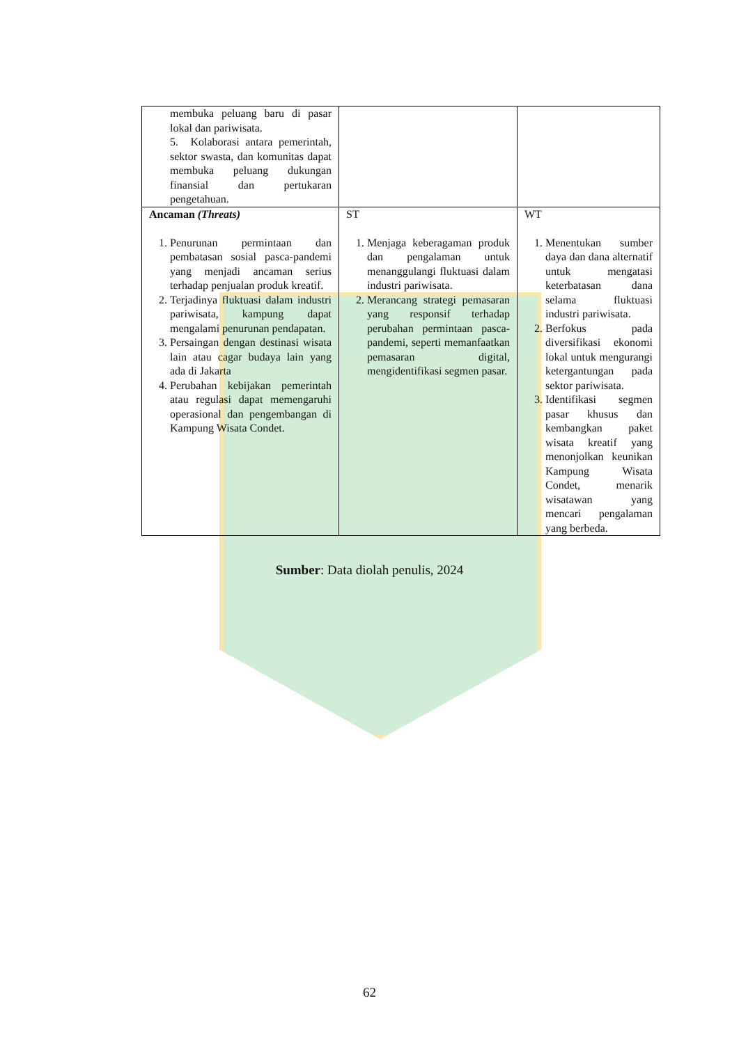| membuka peluang baru di pasar lokal dan pariwisata. 5. Kolaborasi antara pemerintah, sektor swasta, dan komunitas dapat membuka peluang dukungan finansial dan pertukaran pengetahuan. | | |
| Ancaman (Threats) 1. Penurunan permintaan dan pembatasan sosial pasca-pandemi yang menjadi ancaman serius terhadap penjualan produk kreatif. 2. Terjadinya fluktuasi dalam industri pariwisata, kampung dapat mengalami penurunan pendapatan. 3. Persaingan dengan destinasi wisata lain atau cagar budaya lain yang ada di Jakarta 4. Perubahan kebijakan pemerintah atau regulasi dapat memengaruhi operasional dan pengembangan di Kampung Wisata Condet. | ST 1. Menjaga keberagaman produk dan pengalaman untuk menanggulangi fluktuasi dalam industri pariwisata. 2. Merancang strategi pemasaran yang responsif terhadap perubahan permintaan pasca-pandemi, seperti memanfaatkan pemasaran digital, mengidentifikasi segmen pasar. | WT 1. Menentukan sumber daya dan dana alternatif untuk mengatasi keterbatasan dana selama fluktuasi industri pariwisata. 2. Berfokus pada diversifikasi ekonomi lokal untuk mengurangi ketergantungan pada sektor pariwisata. 3. Identifikasi segmen pasar khusus dan kembangkan paket wisata kreatif yang menonjolkan keunikan Kampung Wisata Condet, menarik wisatawan yang mencari pengalaman yang berbeda. |
Sumber: Data diolah penulis, 2024
62